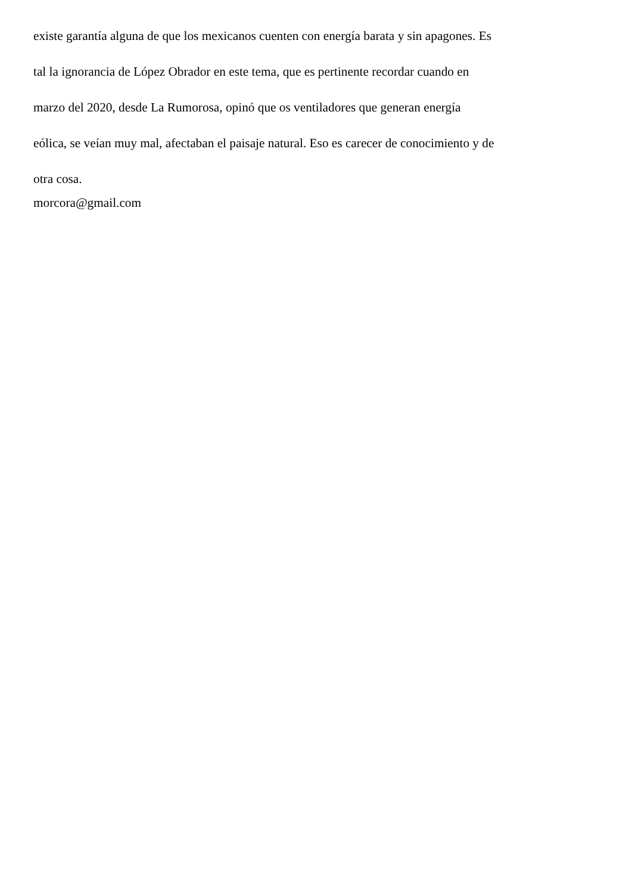existe garantía alguna de que los mexicanos cuenten con energía barata y sin apagones. Es
tal la ignorancia de López Obrador en este tema, que es pertinente recordar cuando en
marzo del 2020, desde La Rumorosa, opinó que os ventiladores que generan energía
eólica, se veían muy mal, afectaban el paisaje natural. Eso es carecer de conocimiento y de
otra cosa.
morcora@gmail.com